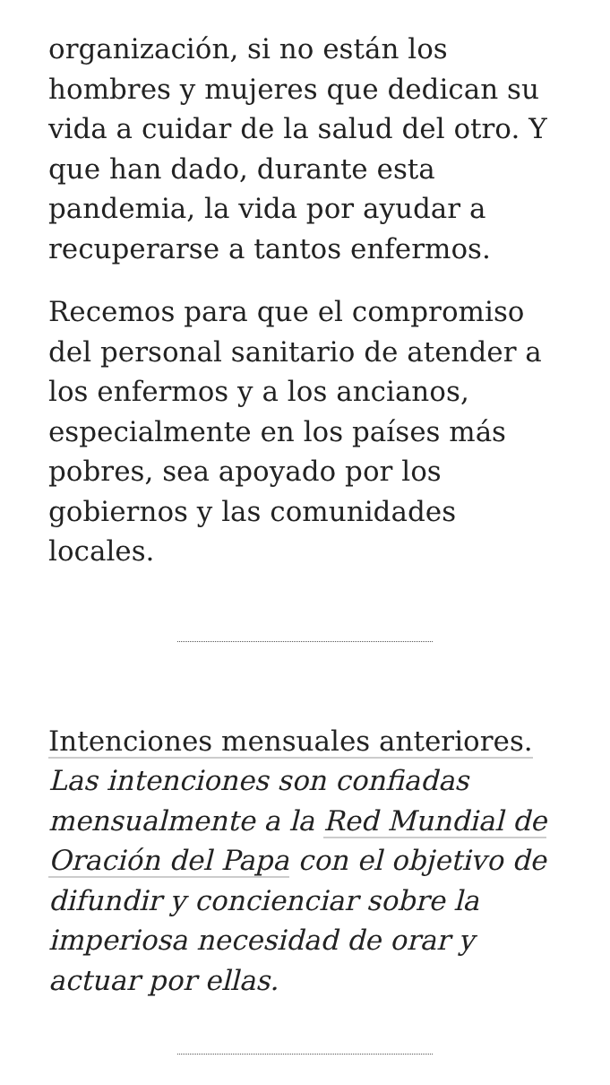organización, si no están los hombres y mujeres que dedican su vida a cuidar de la salud del otro. Y que han dado, durante esta pandemia, la vida por ayudar a recuperarse a tantos enfermos.
Recemos para que el compromiso del personal sanitario de atender a los enfermos y a los ancianos, especialmente en los países más pobres, sea apoyado por los gobiernos y las comunidades locales.
Intenciones mensuales anteriores.
Las intenciones son confiadas mensualmente a la Red Mundial de Oración del Papa con el objetivo de difundir y concienciar sobre la imperiosa necesidad de orar y actuar por ellas.